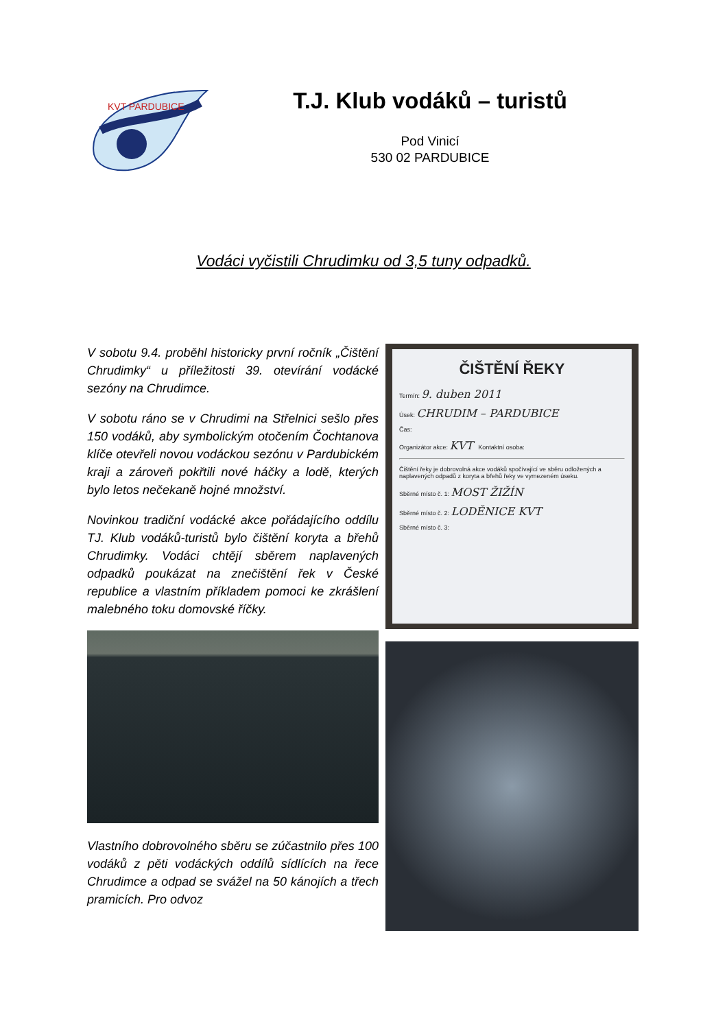KVT PARDUBICE
T.J. Klub vodáků – turistů
Pod Vinicí
530 02 PARDUBICE
Vodáci vyčistili Chrudimku od 3,5 tuny odpadků.
V sobotu 9.4. proběhl historicky první ročník „Čištění Chrudimky“ u příležitosti 39. otevírání vodácké sezóny na Chrudimce.
V sobotu ráno se v Chrudimi na Střelnici sešlo přes 150 vodáků, aby symbolickým otočením Čochtanova klíče otevřeli novou vodáckou sezónu v Pardubickém kraji a zároveň pokřtili nové háčky a lodě, kterých bylo letos nečekaně hojné množství.
Novinkou tradiční vodácké akce pořádajícího oddílu TJ. Klub vodáků-turistů bylo čištění koryta a břehů Chrudimky. Vodáci chtějí sběrem naplavených odpadků poukázat na znečištění řek v České republice a vlastním příkladem pomoci ke zkrášlení malebného toku domovské říčky.
Vlastního dobrovolného sběru se zúčastnilo přes 100 vodáků z pěti vodáckých oddílů sídlících na řece Chrudimce a odpad se svážel na 50 kánojích a třech pramicích. Pro odvoz
ČIŠTĚNÍ ŘEKY
Termín: 9. duben 2011
Úsek: CHRUDIM – PARDUBICE
Čas:
Organizátor akce: KVT Kontaktní osoba:
Čištění řeky je dobrovolná akce vodáků spočívající ve sběru odložených a naplavených odpadů z koryta a břehů řeky ve vymezeném úseku.
Sběrné místo č. 1: MOST ŽIŽÍN
Sběrné místo č. 2: LODĚNICE KVT
Sběrné místo č. 3: